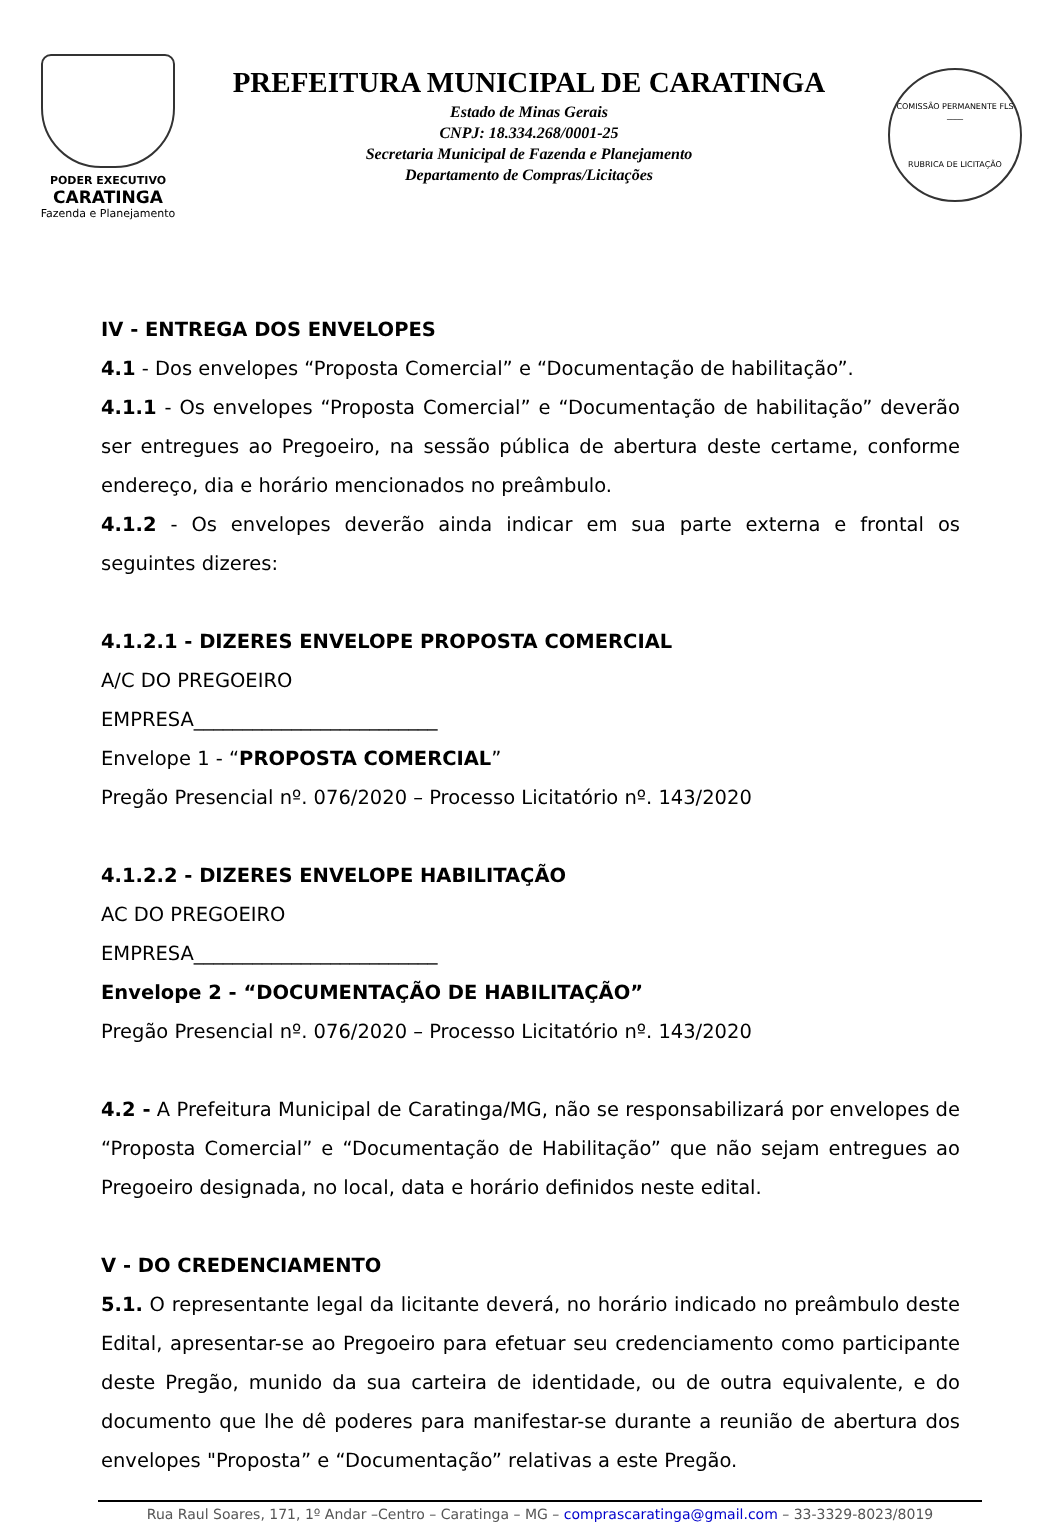PODER EXECUTIVO
CARATINGA
Fazenda e Planejamento
PREFEITURA MUNICIPAL DE CARATINGA
Estado de Minas Gerais
CNPJ: 18.334.268/0001-25
Secretaria Municipal de Fazenda e Planejamento
Departamento de Compras/Licitações
COMISSÃO PERMANENTE FLS ____
RUBRICA DE LICITAÇÃO
IV - ENTREGA DOS ENVELOPES
4.1 - Dos envelopes “Proposta Comercial” e “Documentação de habilitação”.
4.1.1 - Os envelopes “Proposta Comercial” e “Documentação de habilitação” deverão ser entregues ao Pregoeiro, na sessão pública de abertura deste certame, conforme endereço, dia e horário mencionados no preâmbulo.
4.1.2 - Os envelopes deverão ainda indicar em sua parte externa e frontal os seguintes dizeres:
4.1.2.1 - DIZERES ENVELOPE PROPOSTA COMERCIAL
A/C DO PREGOEIRO
EMPRESA_________________________
Envelope 1 - “PROPOSTA COMERCIAL”
Pregão Presencial nº. 076/2020 – Processo Licitatório nº. 143/2020
4.1.2.2 - DIZERES ENVELOPE HABILITAÇÃO
AC DO PREGOEIRO
EMPRESA_________________________
Envelope 2 - “DOCUMENTAÇÃO DE HABILITAÇÃO”
Pregão Presencial nº. 076/2020 – Processo Licitatório nº. 143/2020
4.2 - A Prefeitura Municipal de Caratinga/MG, não se responsabilizará por envelopes de “Proposta Comercial” e “Documentação de Habilitação” que não sejam entregues ao Pregoeiro designada, no local, data e horário definidos neste edital.
V - DO CREDENCIAMENTO
5.1. O representante legal da licitante deverá, no horário indicado no preâmbulo deste Edital, apresentar-se ao Pregoeiro para efetuar seu credenciamento como participante deste Pregão, munido da sua carteira de identidade, ou de outra equivalente, e do documento que lhe dê poderes para manifestar-se durante a reunião de abertura dos envelopes "Proposta” e “Documentação” relativas a este Pregão.
Rua Raul Soares, 171, 1º Andar –Centro – Caratinga – MG – comprascaratinga@gmail.com – 33-3329-8023/8019